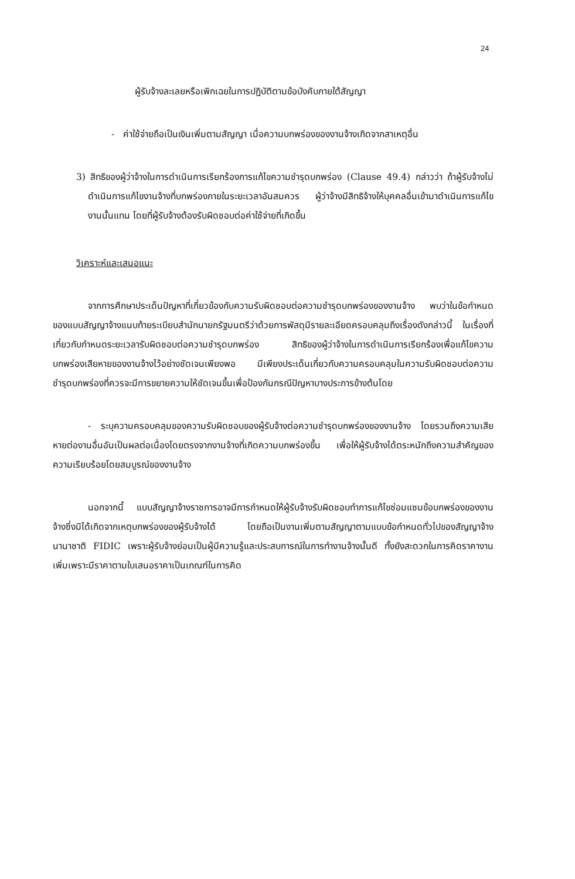24
ผู้รับจ้างละเลยหรือเพิกเฉยในการปฏิบัติตามข้อบังคับภายใต้สัญญา
- ค่าใช้จ่ายถือเป็นเงินเพิ่มตามสัญญา เมื่อความบกพร่องของงานจ้างเกิดจากสาเหตุอื่น
3) สิทธิของผู้ว่าจ้างในการดำเนินการเรียกร้องการแก้ไขความชำรุดบกพร่อง (Clause 49.4) กล่าวว่า ถ้าผู้รับจ้างไม่ดำเนินการแก้ไขงานจ้างที่บกพร่องภายในระยะเวลาอันสมควร ผู้ว่าจ้างมีสิทธิจ้างให้บุคคลอื่นเข้ามาดำเนินการแก้ไขงานนั้นแทน โดยที่ผู้รับจ้างต้องรับผิดชอบต่อค่าใช้จ่ายที่เกิดขึ้น
วิเคราะห์และเสนอแนะ
จากการศึกษาประเด็นปัญหาที่เกี่ยวข้องกับความรับผิดชอบต่อความชำรุดบกพร่องของงานจ้าง พบว่าในข้อกำหนดของแบบสัญญาจ้างแนบท้ายระเบียบสำนักนายกรัฐมนตรีว่าด้วยการพัสดุมีรายละเอียดครอบคลุมถึงเรื่องดังกล่าวนี้ ในเรื่องที่เกี่ยวกับกำหนดระยะเวลารับผิดชอบต่อความชำรุดบกพร่อง สิทธิของผู้ว่าจ้างในการดำเนินการเรียกร้องเพื่อแก้ไขความบกพร่องเสียหายของงานจ้างไว้อย่างชัดเจนเพียงพอ มีเพียงประเด็นเกี่ยวกับความครอบคลุมในความรับผิดชอบต่อความชำรุดบกพร่องที่ควรจะมีการขยายความให้ชัดเจนขึ้นเพื่อป้องกันกรณีปัญหาบางประการข้างต้นโดย
- ระบุความครอบคลุมของความรับผิดชอบของผู้รับจ้างต่อความชำรุดบกพร่องของงานจ้าง โดยรวมถึงความเสียหายต่องานอื่นอันเป็นผลต่อเนื่องโดยตรงจากงานจ้างที่เกิดความบกพร่องขึ้น เพื่อให้ผู้รับจ้างได้ตระหนักถึงความสำคัญของความเรียบร้อยโดยสมบูรณ์ของงานจ้าง
นอกจากนี้ แบบสัญญาจ้างราชการอาจมีการกำหนดให้ผู้รับจ้างรับผิดชอบทำการแก้ไขซ่อมแซมข้อบกพร่องของงานจ้างซึ่งมิได้เกิดจากเหตุบกพร่องของผู้รับจ้างได้ โดยถือเป็นงานเพิ่มตามสัญญาตามแบบข้อกำหนดทั่วไปของสัญญาจ้างนานาชาติ FIDIC เพราะผู้รับจ้างย่อมเป็นผู้มีความรู้และประสบการณ์ในการทำงานจ้างนั้นดี ทั้งยังสะดวกในการคิดราคางานเพิ่มเพราะมีราคาตามใบเสนอราคาเป็นเกณฑ์ในการคิด